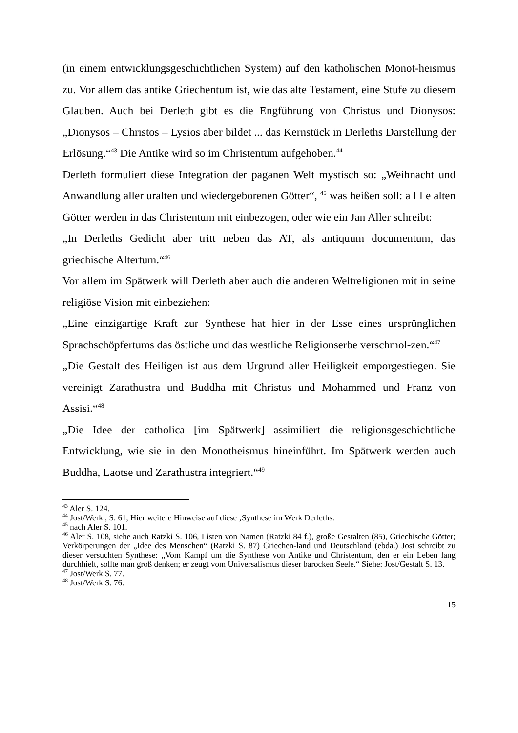(in einem entwicklungsgeschichtlichen System) auf den katholischen Monot-heismus zu. Vor allem das antike Griechentum ist, wie das alte Testament, eine Stufe zu diesem Glauben. Auch bei Derleth gibt es die Engführung von Christus und Dionysos: „Dionysos – Christos – Lysios aber bildet ... das Kernstück in Derleths Darstellung der Erlösung.“<sup>43</sup> Die Antike wird so im Christentum aufgehoben.<sup>44</sup>
Derleth formuliert diese Integration der paganen Welt mystisch so: „Weihnacht und Anwandlung aller uralten und wiedergeborenen Götter“, <sup>45</sup> was heißen soll: a l l e alten Götter werden in das Christentum mit einbezogen, oder wie ein Jan Aller schreibt:
„In Derleths Gedicht aber tritt neben das AT, als antiquum documentum, das griechische Altertum.“<sup>46</sup>
Vor allem im Spätwerk will Derleth aber auch die anderen Weltreligionen mit in seine religiöse Vision mit einbeziehen:
„Eine einzigartige Kraft zur Synthese hat hier in der Esse eines ursprünglichen Sprachschöpfertums das östliche und das westliche Religionserbe verschmol-zen.“<sup>47</sup>
„Die Gestalt des Heiligen ist aus dem Urgrund aller Heiligkeit emporgestiegen. Sie vereinigt Zarathustra und Buddha mit Christus und Mohammed und Franz von Assisi.“<sup>48</sup>
„Die Idee der catholica [im Spätwerk] assimiliert die religionsgeschichtliche Entwicklung, wie sie in den Monotheismus hineinführt. Im Spätwerk werden auch Buddha, Laotse und Zarathustra integriert.“<sup>49</sup>
<sup>43</sup> Aler S. 124.
<sup>44</sup> Jost/Werk , S. 61, Hier weitere Hinweise auf diese ‚Synthese im Werk Derleths.
<sup>45</sup> nach Aler S. 101.
<sup>46</sup> Aler S. 108, siehe auch Ratzki S. 106, Listen von Namen (Ratzki 84 f.), große Gestalten (85), Griechische Götter; Verkörperungen der „Idee des Menschen“ (Ratzki S. 87) Griechen-land und Deutschland (ebda.) Jost schreibt zu dieser versuchten Synthese: „Vom Kampf um die Synthese von Antike und Christentum, den er ein Leben lang durchhielt, sollte man groß denken; er zeugt vom Universalismus dieser barocken Seele.“ Siehe: Jost/Gestalt S. 13.
<sup>47</sup> Jost/Werk S. 77.
<sup>48</sup> Jost/Werk S. 76.
15